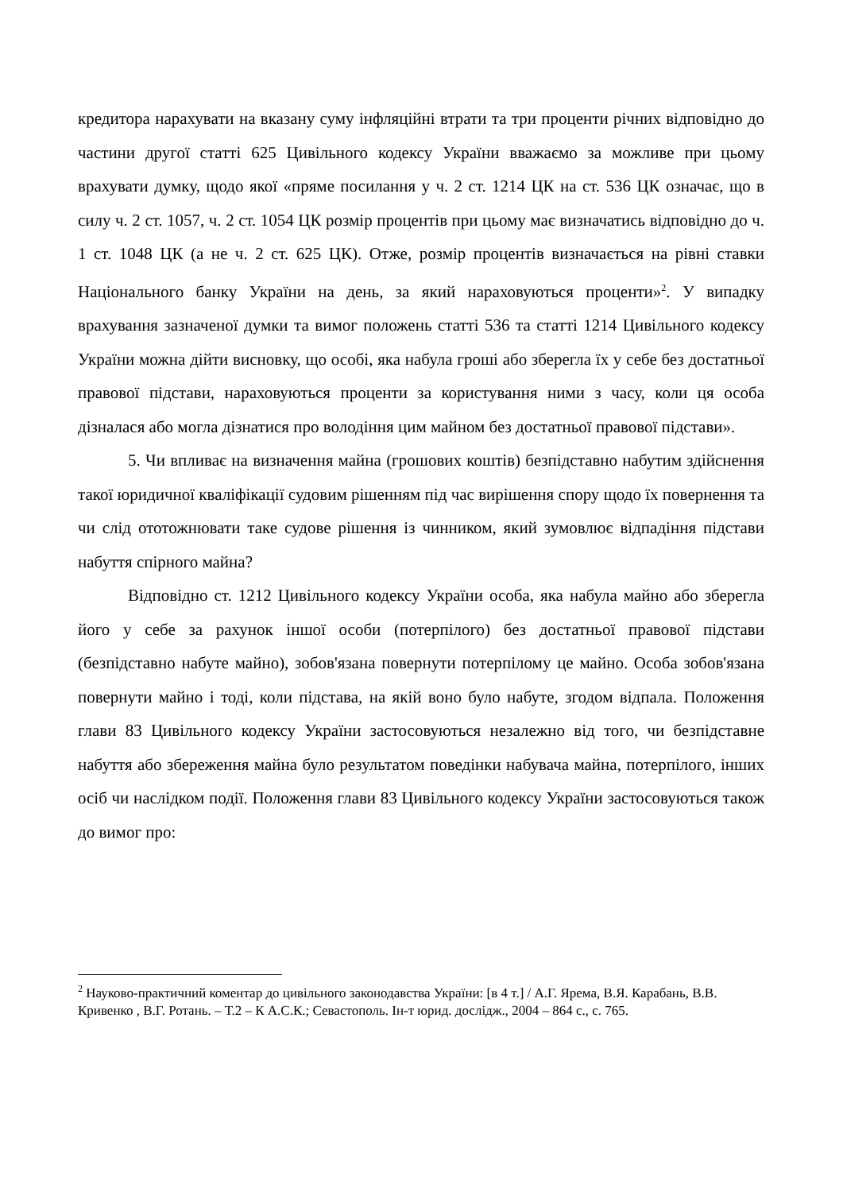кредитора нарахувати на вказану суму інфляційні втрати та три проценти річних відповідно до частини другої статті 625 Цивільного кодексу України вважаємо за можливе при цьому врахувати думку, щодо якої «пряме посилання у ч. 2 ст. 1214 ЦК на ст. 536 ЦК означає, що в силу ч. 2 ст. 1057, ч. 2 ст. 1054 ЦК розмір процентів при цьому має визначатись відповідно до ч. 1 ст. 1048 ЦК (а не ч. 2 ст. 625 ЦК). Отже, розмір процентів визначається на рівні ставки Національного банку України на день, за який нараховуються проценти»<sup>2</sup>. У випадку врахування зазначеної думки та вимог положень статті 536 та статті 1214 Цивільного кодексу України можна дійти висновку, що особі, яка набула гроші або зберегла їх у себе без достатньої правової підстави, нараховуються проценти за користування ними з часу, коли ця особа дізналася або могла дізнатися про володіння цим майном без достатньої правової підстави».
5. Чи впливає на визначення майна (грошових коштів) безпідставно набутим здійснення такої юридичної кваліфікації судовим рішенням під час вирішення спору щодо їх повернення та чи слід ототожнювати таке судове рішення із чинником, який зумовлює відпадіння підстави набуття спірного майна?
Відповідно ст. 1212 Цивільного кодексу України особа, яка набула майно або зберегла його у себе за рахунок іншої особи (потерпілого) без достатньої правової підстави (безпідставно набуте майно), зобов'язана повернути потерпілому це майно. Особа зобов'язана повернути майно і тоді, коли підстава, на якій воно було набуте, згодом відпала. Положення глави 83 Цивільного кодексу України застосовуються незалежно від того, чи безпідставне набуття або збереження майна було результатом поведінки набувача майна, потерпілого, інших осіб чи наслідком події. Положення глави 83 Цивільного кодексу України застосовуються також до вимог про:
<sup>2</sup> Науково-практичний коментар до цивільного законодавства України: [в 4 т.] / А.Г. Ярема, В.Я. Карабань, В.В. Кривенко , В.Г. Ротань. – Т.2 – К А.С.К.; Севастополь. Ін-т юрид. дослідж., 2004 – 864 с., с. 765.